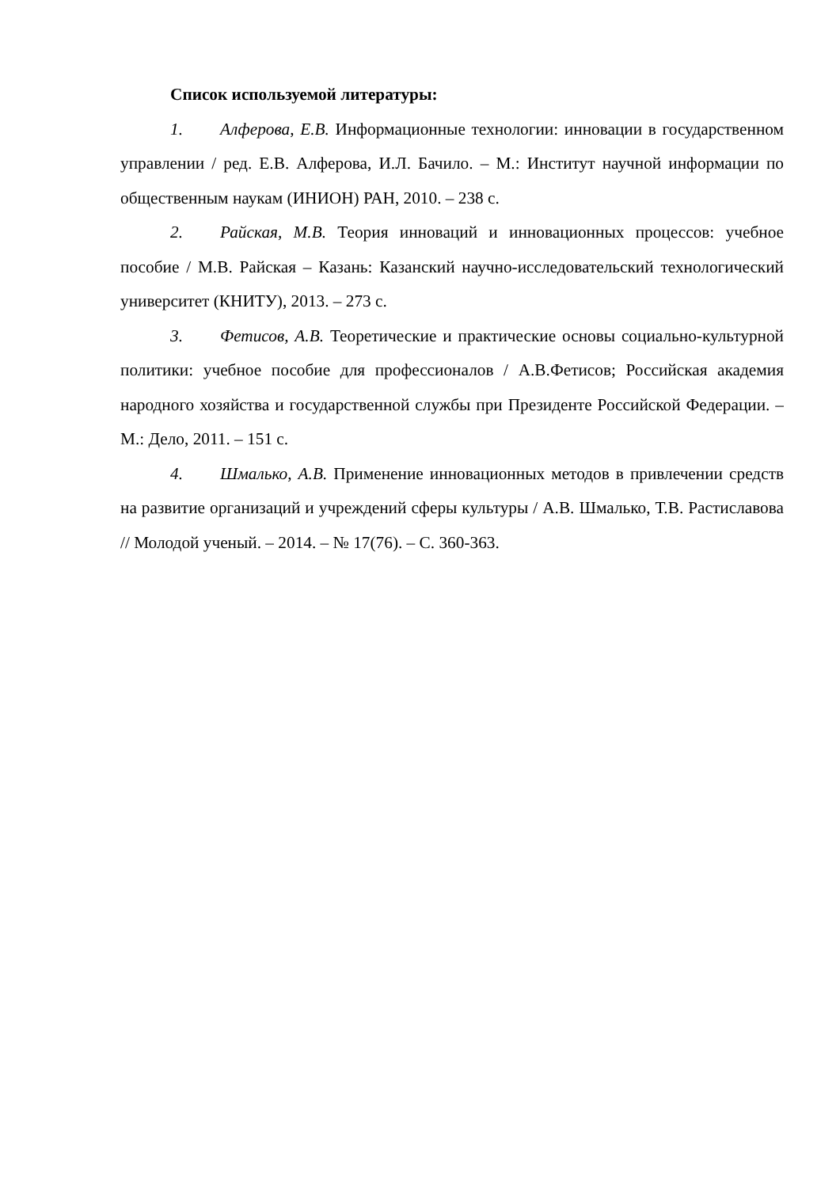Список используемой литературы:
1. Алферова, Е.В. Информационные технологии: инновации в государственном управлении / ред. Е.В. Алферова, И.Л. Бачило. – М.: Институт научной информации по общественным наукам (ИНИОН) РАН, 2010. – 238 с.
2. Райская, М.В. Теория инноваций и инновационных процессов: учебное пособие / М.В. Райская – Казань: Казанский научно-исследовательский технологический университет (КНИТУ), 2013. – 273 с.
3. Фетисов, А.В. Теоретические и практические основы социально-культурной политики: учебное пособие для профессионалов / А.В.Фетисов; Российская академия народного хозяйства и государственной службы при Президенте Российской Федерации. – М.: Дело, 2011. – 151 с.
4. Шмалько, А.В. Применение инновационных методов в привлечении средств на развитие организаций и учреждений сферы культуры / А.В. Шмалько, Т.В. Растиславова // Молодой ученый. – 2014. – № 17(76). – С. 360-363.